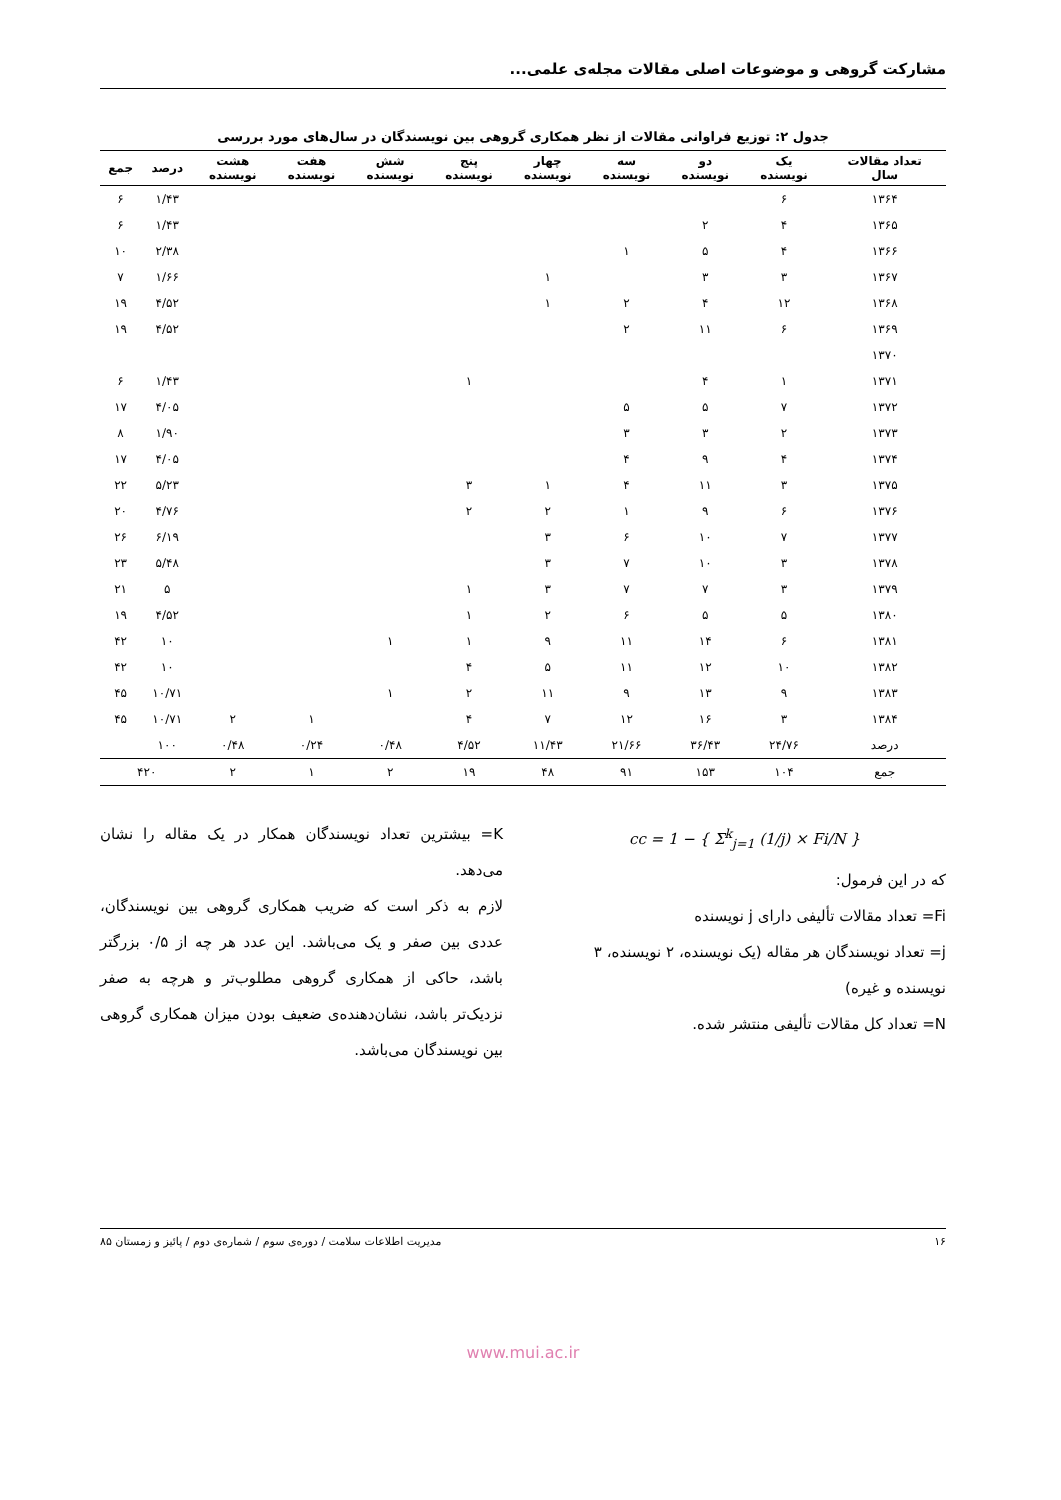مشارکت گروهی و موضوعات اصلی مقالات مجله‌ی علمی...
جدول ۲: توزیع فراوانی مقالات از نظر همکاری گروهی بین نویسندگان در سال‌های مورد بررسی
| تعداد مقالات سال | یک نویسنده | دو نویسنده | سه نویسنده | چهار نویسنده | پنج نویسنده | شش نویسنده | هفت نویسنده | هشت نویسنده | درصد | جمع |
| --- | --- | --- | --- | --- | --- | --- | --- | --- | --- | --- |
| ۱۳۶۴ | ۶ | | | | | | | | ۱/۴۳ | ۶ |
| ۱۳۶۵ | ۴ | ۲ | | | | | | | ۱/۴۳ | ۶ |
| ۱۳۶۶ | ۴ | ۵ | ۱ | | | | | | ۲/۳۸ | ۱۰ |
| ۱۳۶۷ | ۳ | ۳ | | ۱ | | | | | ۱/۶۶ | ۷ |
| ۱۳۶۸ | ۱۲ | ۴ | ۲ | ۱ | | | | | ۴/۵۲ | ۱۹ |
| ۱۳۶۹ | ۶ | ۱۱ | ۲ | | | | | | ۴/۵۲ | ۱۹ |
| ۱۳۷۰ | | | | | | | | | | |
| ۱۳۷۱ | ۱ | ۴ | | | ۱ | | | | ۱/۴۳ | ۶ |
| ۱۳۷۲ | ۷ | ۵ | ۵ | | | | | | ۴/۰۵ | ۱۷ |
| ۱۳۷۳ | ۲ | ۳ | ۳ | | | | | | ۱/۹۰ | ۸ |
| ۱۳۷۴ | ۴ | ۹ | ۴ | | | | | | ۴/۰۵ | ۱۷ |
| ۱۳۷۵ | ۳ | ۱۱ | ۴ | ۱ | ۳ | | | | ۵/۲۳ | ۲۲ |
| ۱۳۷۶ | ۶ | ۹ | ۱ | ۲ | ۲ | | | | ۴/۷۶ | ۲۰ |
| ۱۳۷۷ | ۷ | ۱۰ | ۶ | ۳ | | | | | ۶/۱۹ | ۲۶ |
| ۱۳۷۸ | ۳ | ۱۰ | ۷ | ۳ | | | | | ۵/۴۸ | ۲۳ |
| ۱۳۷۹ | ۳ | ۷ | ۷ | ۳ | ۱ | | | | ۵ | ۲۱ |
| ۱۳۸۰ | ۵ | ۵ | ۶ | ۲ | ۱ | | | | ۴/۵۲ | ۱۹ |
| ۱۳۸۱ | ۶ | ۱۴ | ۱۱ | ۹ | ۱ | ۱ | | | ۱۰ | ۴۲ |
| ۱۳۸۲ | ۱۰ | ۱۲ | ۱۱ | ۵ | ۴ | | | | ۱۰ | ۴۲ |
| ۱۳۸۳ | ۹ | ۱۳ | ۹ | ۱۱ | ۲ | ۱ | | | ۱۰/۷۱ | ۴۵ |
| ۱۳۸۴ | ۳ | ۱۶ | ۱۲ | ۷ | ۴ | | ۱ | ۲ | ۱۰/۷۱ | ۴۵ |
| درصد | ۲۴/۷۶ | ۳۶/۴۳ | ۲۱/۶۶ | ۱۱/۴۳ | ۴/۵۲ | ۰/۴۸ | ۰/۲۴ | ۰/۴۸ | ۱۰۰ | |
| جمع | ۱۰۴ | ۱۵۳ | ۹۱ | ۴۸ | ۱۹ | ۲ | ۱ | ۲ | ۴۲۰ | |
cc = 1 − { Σ<sup>k</sup><sub>j=1</sub> (1/j) × Fi/N }
که در این فرمول:
Fi= تعداد مقالات تألیفی دارای j نویسنده
j= تعداد نویسندگان هر مقاله (یک نویسنده، ۲ نویسنده، ۳ نویسنده و غیره)
N= تعداد کل مقالات تألیفی منتشر شده.
K= بیشترین تعداد نویسندگان همکار در یک مقاله را نشان می‌دهد.
لازم به ذکر است که ضریب همکاری گروهی بین نویسندگان، عددی بین صفر و یک می‌باشد. این عدد هر چه از ۰/۵ بزرگتر باشد، حاکی از همکاری گروهی مطلوب‌تر و هرچه به صفر نزدیک‌تر باشد، نشان‌دهنده‌ی ضعیف بودن میزان همکاری گروهی بین نویسندگان می‌باشد.
۱۶ مدیریت اطلاعات سلامت / دوره‌ی سوم / شماره‌ی دوم / پائیز و زمستان ۸۵
www.mui.ac.ir